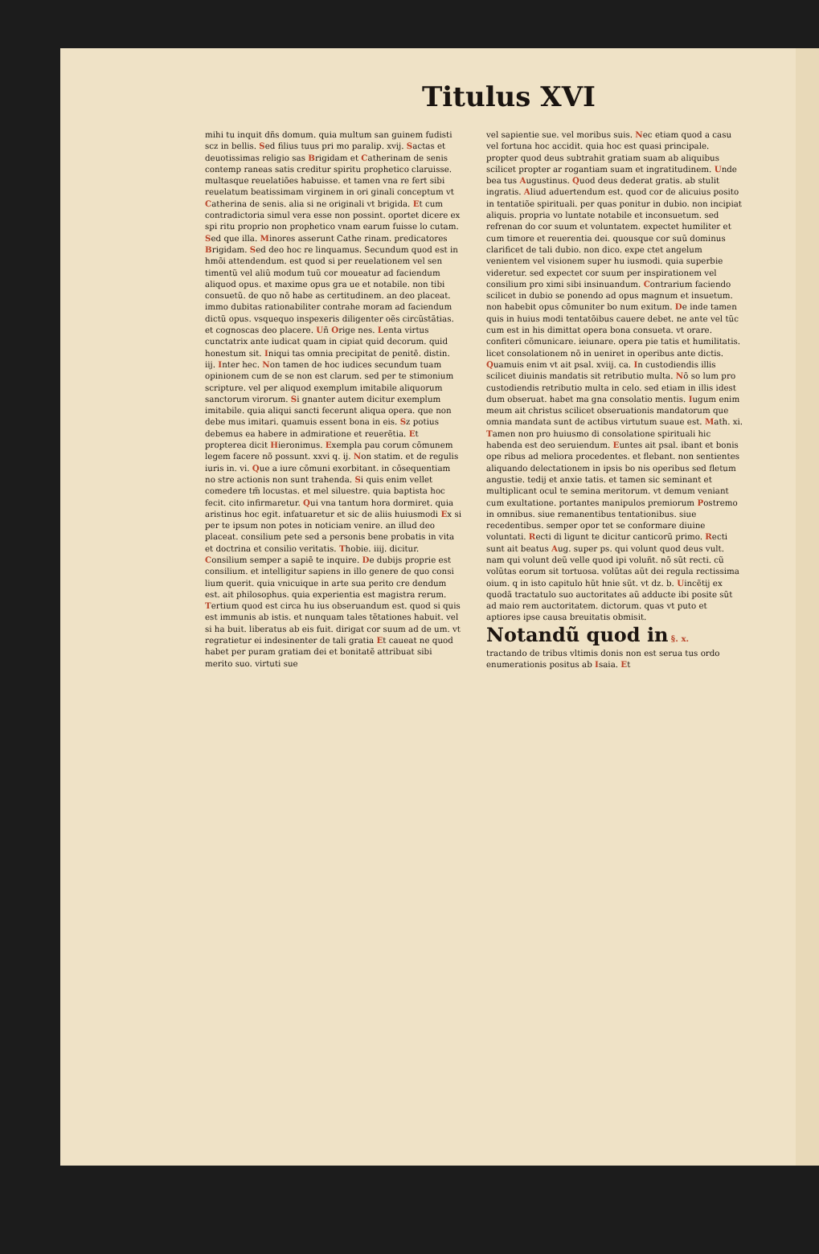Titulus XVI
mihi tu inquit dñs domum. quia multum san guinem fudisti scz in bellis. Sed filius tuus pri mo paralip. xvij. Sactas et deuotissimas religio sas Brigidam et Catherinam de senis contemp raneas satis creditur spiritu prophetico claruisse. multasque reuelatiões habuisse. et tamen vna re fert sibi reuelatum beatissimam virginem in ori ginali conceptum vt Catherina de senis. alia si ne originali vt brigida. Et cum contradictoria simul vera esse non possint. oportet dicere ex spi ritu proprio non prophetico vnam earum fuisse lo cutam. Sed que illa. Minores asserunt Cathe rinam. predicatores Brigidam. Sed deo hoc re linquamus. Secundum quod est in hmõi attendendum. est quod si per reuelationem vel sen timentũ vel aliũ modum tuũ cor moueatur ad faciendum aliquod opus. et maxime opus gra ue et notabile. non tibi consuetũ. de quo nõ habe as certitudinem. an deo placeat. immo dubitas rationabiliter contrahe moram ad faciendum dictũ opus. vsquequo inspexeris diligenter oẽs circũstãtias. et cognoscas deo placere. Uñ Orige nes. Lenta virtus cunctatrix ante iudicat quam in cipiat quid decorum. quid honestum sit. Iniqui tas omnia precipitat de penitẽ. distin. iij. Inter hec. Non tamen de hoc iudices secundum tuam opinionem cum de se non est clarum. sed per te stimonium scripture. vel per aliquod exemplum imitabile aliquorum sanctorum virorum. Si gnanter autem dicitur exemplum imitabile. quia aliqui sancti fecerunt aliqua opera. que non debe mus imitari. quamuis essent bona in eis. Sz potius debemus ea habere in admiratione et reuerẽtia. Et propterea dicit Hieronimus. Exempla pau corum cõmunem legem facere nõ possunt. xxvi q. ij. Non statim. et de regulis iuris in. vi. Que a iure cõmuni exorbitant. in cõsequentiam no stre actionis non sunt trahenda. Si quis enim vellet comedere tm̃ locustas. et mel siluestre. quia baptista hoc fecit. cito infirmaretur. Qui vna tantum hora dormiret. quia aristinus hoc egit. infatuaretur et sic de aliis huiusmodi Ex si per te ipsum non potes in noticiam venire. an illud deo placeat. consilium pete sed a personis bene probatis in vita et doctrina et consilio veritatis. Thobie. iiij. dicitur. Consilium semper a sapiẽ te inquire. De dubijs proprie est consilium. et intelligitur sapiens in illo genere de quo consi lium querit. quia vnicuique in arte sua perito cre dendum est. ait philosophus. quia experientia est magistra rerum. Tertium quod est circa hu ius obseruandum est. quod si quis est immunis ab istis. et nunquam tales tẽtationes habuit. vel si ha buit. liberatus ab eis fuit. dirigat cor suum ad de um. vt regratietur ei indesinenter de tali gratia Et caueat ne quod habet per puram gratiam dei et bonitatẽ attribuat sibi merito suo. virtuti sue
vel sapientie sue. vel moribus suis. Nec etiam quod a casu vel fortuna hoc accidit. quia hoc est quasi principale. propter quod deus subtrahit gratiam suam ab aliquibus scilicet propter ar rogantiam suam et ingratitudinem. Unde bea tus Augustinus. Quod deus dederat gratis. ab stulit ingratis. Aliud aduertendum est. quod cor de alicuius posito in tentatiõe spirituali. per quas ponitur in dubio. non incipiat aliquis. propria vo luntate notabile et inconsuetum. sed refrenan do cor suum et voluntatem. expectet humiliter et cum timore et reuerentia dei. quousque cor suũ dominus clarificet de tali dubio. non dico. expe ctet angelum venientem vel visionem super hu iusmodi. quia superbie videretur. sed expectet cor suum per inspirationem vel consilium pro ximi sibi insinuandum. Contrarium faciendo scilicet in dubio se ponendo ad opus magnum et insuetum. non habebit opus cõmuniter bo num exitum. De inde tamen quis in huius modi tentatõibus cauere debet. ne ante vel tũc cum est in his dimittat opera bona consueta. vt orare. confiteri cõmunicare. ieiunare. opera pie tatis et humilitatis. licet consolationem nõ in ueniret in operibus ante dictis. Quamuis enim vt ait psal. xviij. ca. In custodiendis illis scilicet diuinis mandatis sit retributio multa. Nõ so lum pro custodiendis retributio multa in celo. sed etiam in illis idest dum obseruat. habet ma gna consolatio mentis. Iugum enim meum ait christus scilicet obseruationis mandatorum que omnia mandata sunt de actibus virtutum suaue est. Math. xi. Tamen non pro huiusmo di consolatione spirituali hic habenda est deo seruiendum. Euntes ait psal. ibant et bonis ope ribus ad meliora procedentes. et flebant. non sentientes aliquando delectationem in ipsis bo nis operibus sed fletum angustie. tedij et anxie tatis. et tamen sic seminant et multiplicant ocul te semina meritorum. vt demum veniant cum exultatione. portantes manipulos premiorum Postremo in omnibus. siue remanentibus tentationibus. siue recedentibus. semper opor tet se conformare diuine voluntati. Recti di ligunt te dicitur canticorũ primo. Recti sunt ait beatus Aug. super ps. qui volunt quod deus vult. nam qui volunt deũ velle quod ipi voluñt. nõ sũt recti. cũ volũtas eorum sit tortuosa. volũtas aũt dei regula rectissima oium. q in isto capitulo hũt hnie sũt. vt dz. b. Uincẽtij ex quodã tractatulo suo auctoritates aũ adducte ibi posite sũt ad maio rem auctoritatem. dictorum. quas vt puto et aptiores ipse causa breuitatis obmisit.
Notandũ quod in §. x.
tractando de tribus vltimis donis non est serua tus ordo enumerationis positus ab Isaia. Et